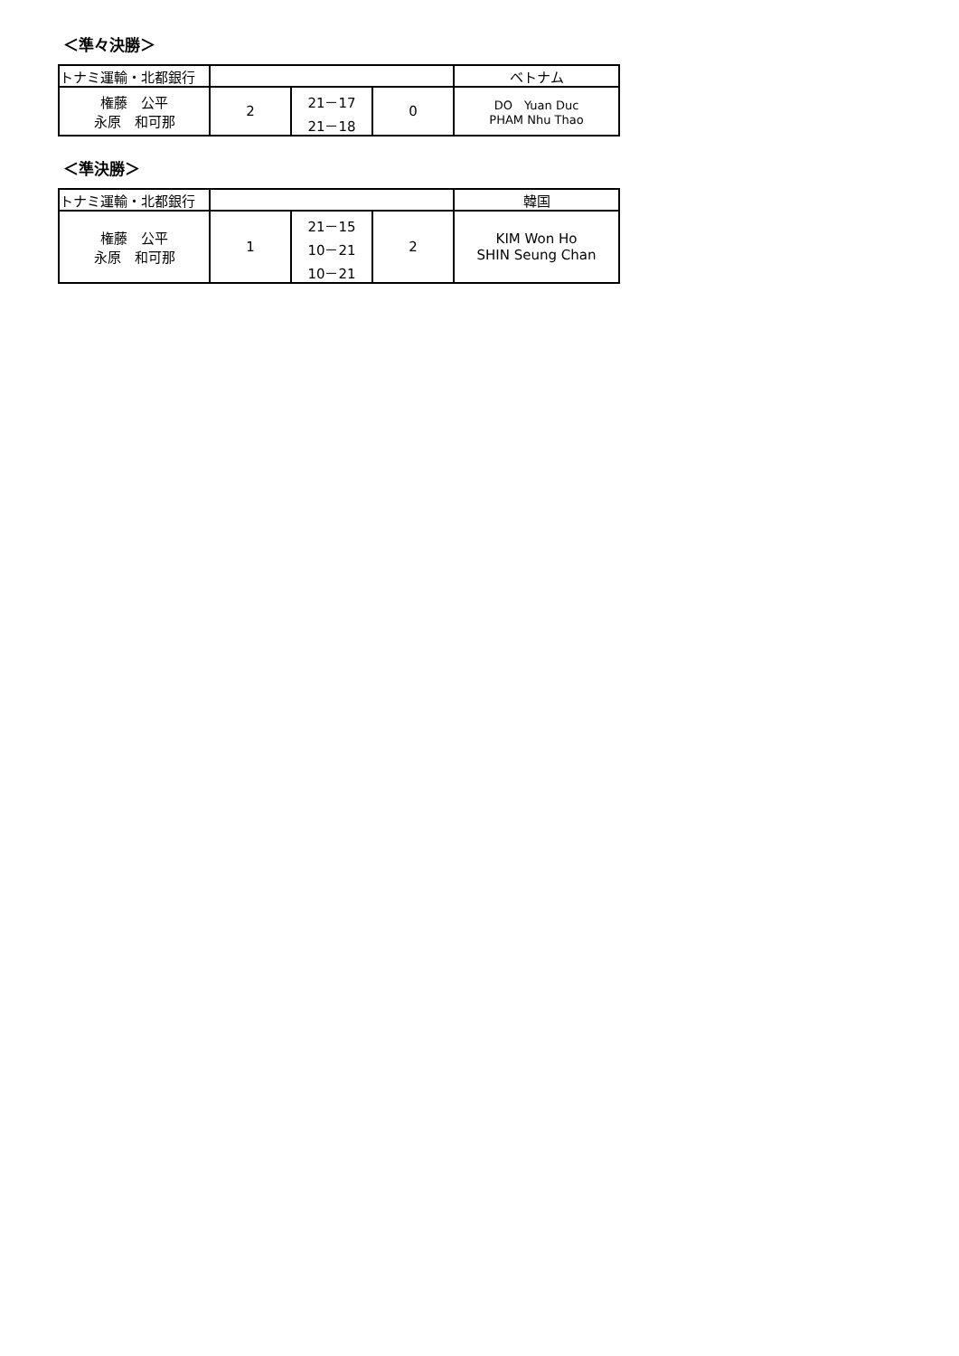＜準々決勝＞
| トナミ運輸・北都銀行 | | | | ベトナム |
| 権藤 公平 永原 和可那 | 2 | 21－17 21－18 | 0 | DO Yuan Duc PHAM Nhu Thao |
＜準決勝＞
| トナミ運輸・北都銀行 | | | | 韓国 |
| 権藤 公平 永原 和可那 | 1 | 21－15 10－21 10－21 | 2 | KIM Won Ho SHIN Seung Chan |